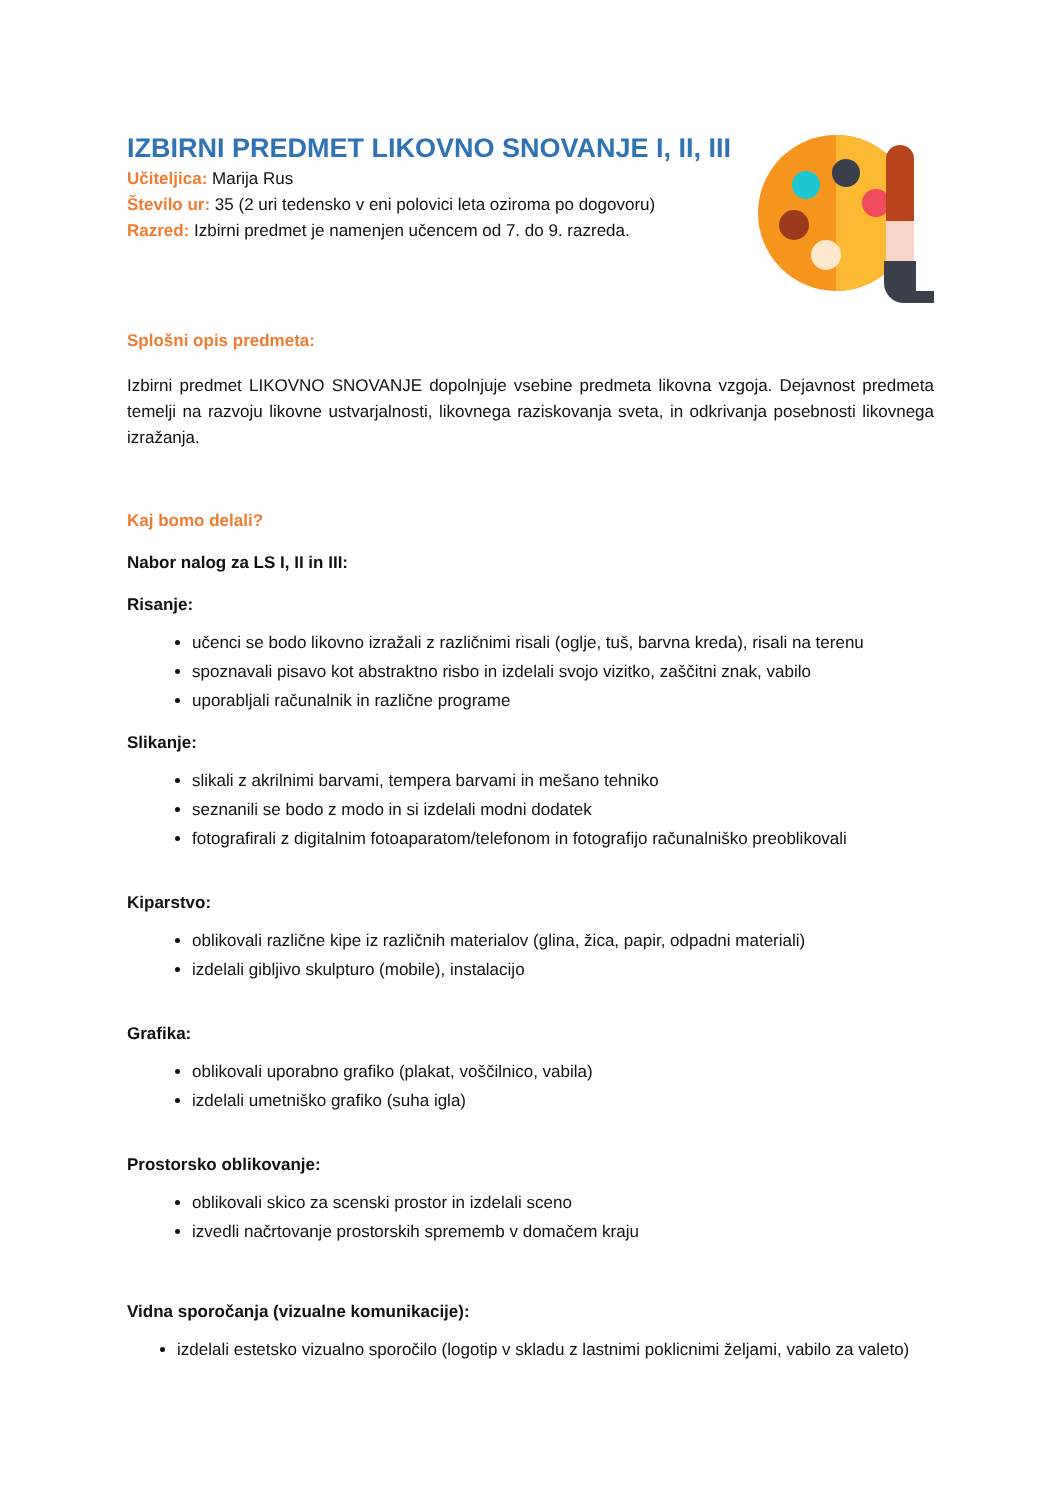IZBIRNI PREDMET LIKOVNO SNOVANJE I, II, III
Učiteljica: Marija Rus
Število ur: 35 (2 uri tedensko v eni polovici leta oziroma po dogovoru)
Razred: Izbirni predmet je namenjen učencem od 7. do 9. razreda.
Splošni opis predmeta:
Izbirni predmet LIKOVNO SNOVANJE dopolnjuje vsebine predmeta likovna vzgoja. Dejavnost predmeta temelji na razvoju likovne ustvarjalnosti, likovnega raziskovanja sveta, in odkrivanja posebnosti likovnega izražanja.
Kaj bomo delali?
Nabor nalog za LS I, II in III:
Risanje:
učenci se bodo likovno izražali z različnimi risali (oglje, tuš, barvna kreda), risali na terenu
spoznavali pisavo kot abstraktno risbo in izdelali svojo vizitko, zaščitni znak, vabilo
uporabljali računalnik in različne programe
Slikanje:
slikali z akrilnimi barvami, tempera barvami in mešano tehniko
seznanili se bodo z modo in si izdelali modni dodatek
fotografirali z digitalnim fotoaparatom/telefonom in fotografijo računalniško preoblikovali
Kiparstvo:
oblikovali različne kipe iz različnih materialov (glina, žica, papir, odpadni materiali)
izdelali gibljivo skulpturo (mobile), instalacijo
Grafika:
oblikovali uporabno grafiko (plakat, voščilnico, vabila)
izdelali umetniško grafiko (suha igla)
Prostorsko oblikovanje:
oblikovali skico za scenski prostor in izdelali sceno
izvedli načrtovanje prostorskih sprememb v domačem kraju
Vidna sporočanja (vizualne komunikacije):
izdelali estetsko vizualno sporočilo (logotip v skladu z lastnimi poklicnimi željami, vabilo za valeto)